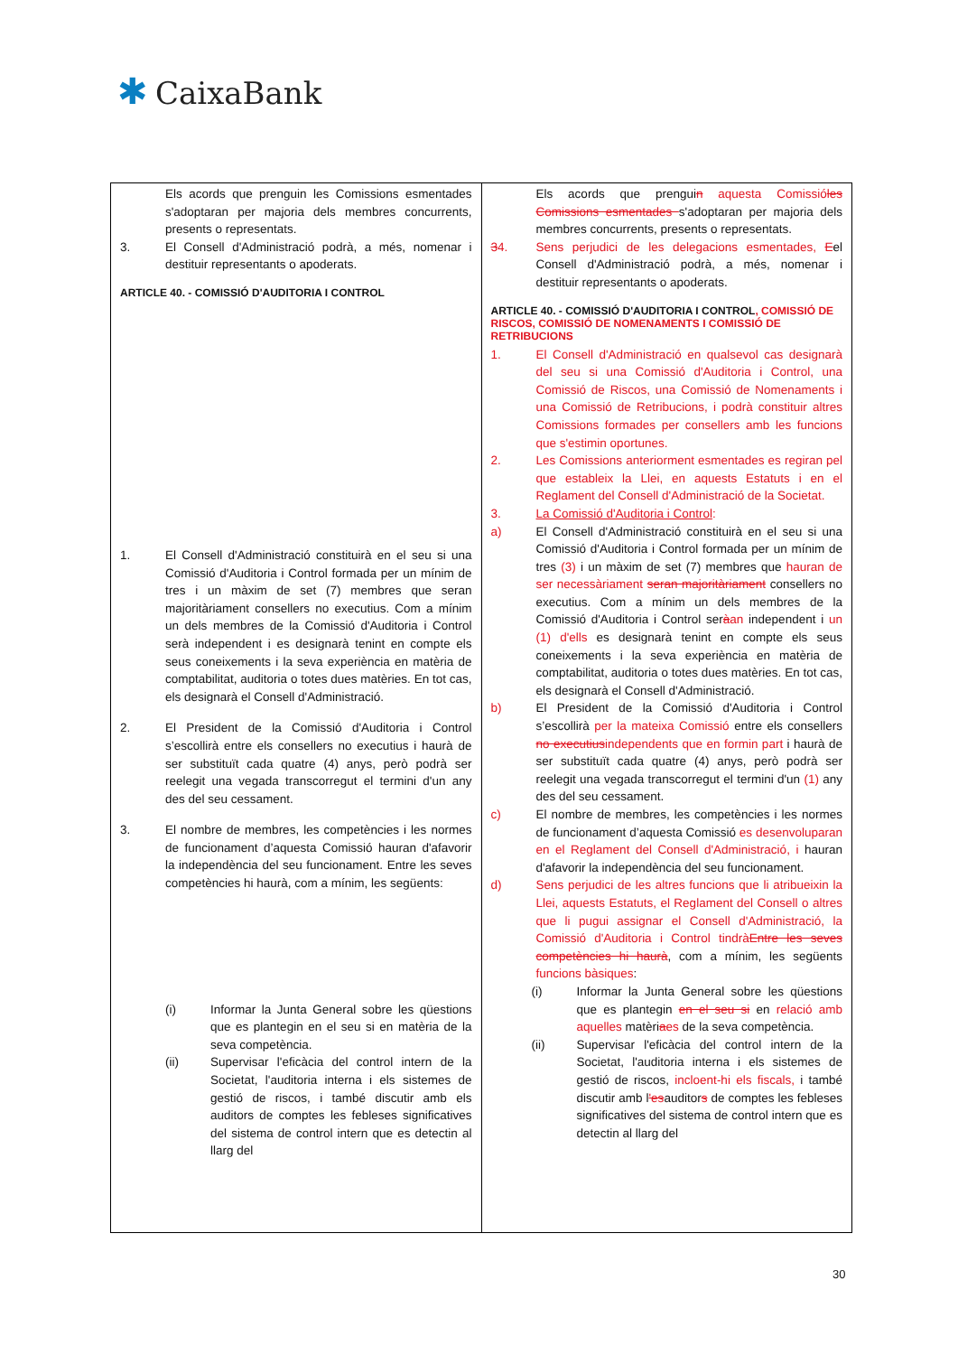✱ CaixaBank
| Els acords que prenguin les Comissions esmentades s'adoptaran per majoria dels membres concurrents, presents o representats. 3. El Consell d'Administració podrà, a més, nomenar i destituir representants o apoderats. ARTICLE 40. - COMISSIÓ D'AUDITORIA I CONTROL 1. El Consell d'Administració constituirà en el seu si una Comissió d'Auditoria i Control formada per un mínim de tres i un màxim de set (7) membres que seran majoritàriament consellers no executius. Com a mínim un dels membres de la Comissió d'Auditoria i Control serà independent i es designarà tenint en compte els seus coneixements i la seva experiència en matèria de comptabilitat, auditoria o totes dues matèries. En tot cas, els designarà el Consell d'Administració. 2. El President de la Comissió d'Auditoria i Control s’escollirà entre els consellers no executius i haurà de ser substituït cada quatre (4) anys, però podrà ser reelegit una vegada transcorregut el termini d'un any des del seu cessament. 3. El nombre de membres, les competències i les normes de funcionament d’aquesta Comissió hauran d'afavorir la independència del seu funcionament. Entre les seves competències hi haurà, com a mínim, les següents: (i) Informar la Junta General sobre les qüestions que es plantegin en el seu si en matèria de la seva competència. (ii) Supervisar l'eficàcia del control intern de la Societat, l'auditoria interna i els sistemes de gestió de riscos, i també discutir amb els auditors de comptes les febleses significatives del sistema de control intern que es detectin al llarg del | Els acords que prengui n aquesta Comissió les Comissions esmentades s'adoptaran per majoria dels membres concurrents, presents o representats. 3 4. Sens perjudici de les delegacions esmentades, E el Consell d'Administració podrà, a més, nomenar i destituir representants o apoderats. ARTICLE 40. - COMISSIÓ D'AUDITORIA I CONTROL , COMISSIÓ DE RISCOS, COMISSIÓ DE NOMENAMENTS I COMISSIÓ DE RETRIBUCIONS 1. El Consell d'Administració en qualsevol cas designarà del seu si una Comissió d'Auditoria i Control, una Comissió de Riscos, una Comissió de Nomenaments i una Comissió de Retribucions, i podrà constituir altres Comissions formades per consellers amb les funcions que s'estimin oportunes. 2. Les Comissions anteriorment esmentades es regiran pel que estableix la Llei, en aquests Estatuts i en el Reglament del Consell d'Administració de la Societat. 3. La Comissió d'Auditoria i Control : a) El Consell d'Administració constituirà en el seu si una Comissió d'Auditoria i Control formada per un mínim de tres (3) i un màxim de set (7) membres que hauran de ser necessàriament seran majoritàriament consellers no executius. Com a mínim un dels membres de la Comissió d'Auditoria i Control ser à an independent i un (1) d'ells es designarà tenint en compte els seus coneixements i la seva experiència en matèria de comptabilitat, auditoria o totes dues matèries. En tot cas, els designarà el Consell d'Administració. b) El President de la Comissió d'Auditoria i Control s’escollirà per la mateixa Comissió entre els consellers no executius independents que en formin part i haurà de ser substituït cada quatre (4) anys, però podrà ser reelegit una vegada transcorregut el termini d'un (1) any des del seu cessament. c) El nombre de membres, les competències i les normes de funcionament d’aquesta Comissió es desenvoluparan en el Reglament del Consell d'Administració, i hauran d'afavorir la independència del seu funcionament. d) Sens perjudici de les altres funcions que li atribueixin la Llei, aquests Estatuts, el Reglament del Consell o altres que li pugui assignar el Consell d'Administració, la Comissió d'Auditoria i Control tindrà Entre les seves competències hi haurà , com a mínim, les següents funcions bàsiques : (i) Informar la Junta General sobre les qüestions que es plantegin en el seu si en relació amb aquelles matèri a es de la seva competència. (ii) Supervisar l'eficàcia del control intern de la Societat, l'auditoria interna i els sistemes de gestió de riscos, incloent-hi els fiscals, i també discutir amb l ' es auditor s de comptes les febleses significatives del sistema de control intern que es detectin al llarg del |
30